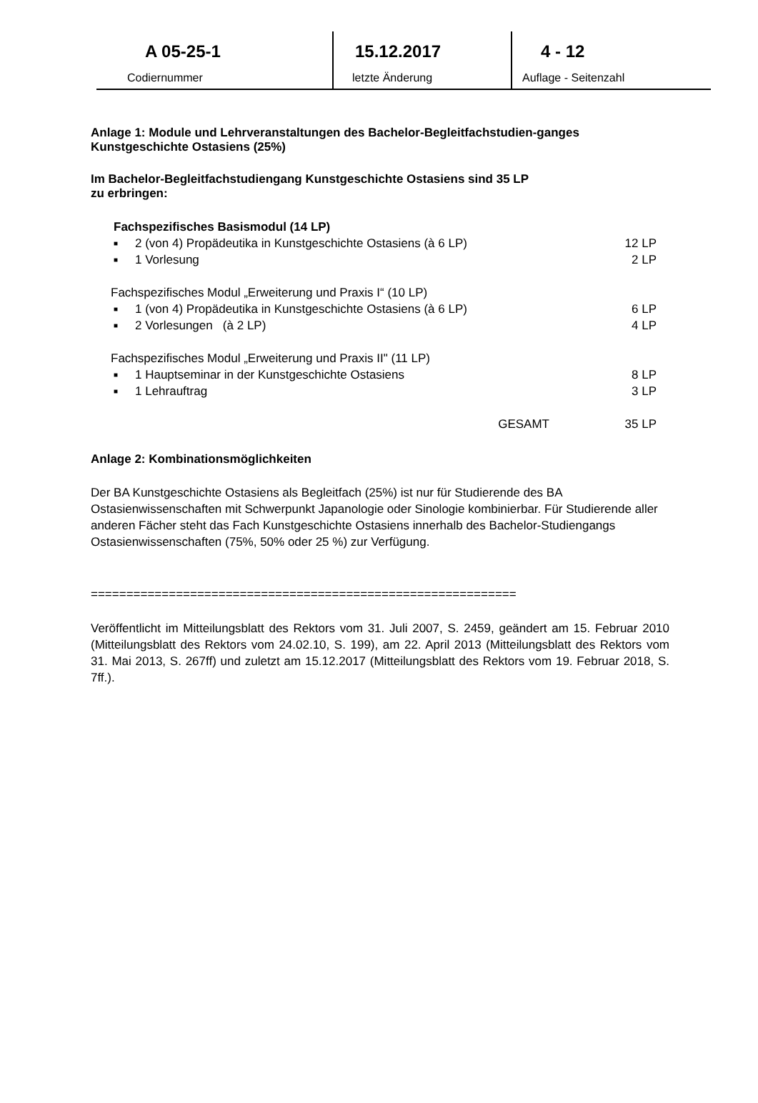| A 05-25-1 | 15.12.2017 | 4 - 12 |
| Codiernummer | letzte Änderung | Auflage - Seitenzahl |
Anlage 1: Module und Lehrveranstaltungen des Bachelor-Begleitfachstudien-ganges Kunstgeschichte Ostasiens (25%)
Im Bachelor-Begleitfachstudiengang Kunstgeschichte Ostasiens sind 35 LP
zu erbringen:
| Fachspezifisches Basismodul (14 LP) | | |
| ■ | 2 (von 4) Propädeutika in Kunstgeschichte Ostasiens (à 6 LP) | 12 LP |
| ■ | 1 Vorlesung | 2 LP |
| Fachspezifisches Modul „Erweiterung und Praxis I“ (10 LP) | | |
| ■ | 1 (von 4) Propädeutika in Kunstgeschichte Ostasiens (à 6 LP) | 6 LP |
| ■ | 2 Vorlesungen (à 2 LP) | 4 LP |
| Fachspezifisches Modul „Erweiterung und Praxis II" (11 LP) | | |
| ■ | 1 Hauptseminar in der Kunstgeschichte Ostasiens | 8 LP |
| ■ | 1 Lehrauftrag | 3 LP |
| | GESAMT | 35 LP |
Anlage 2: Kombinationsmöglichkeiten
Der BA Kunstgeschichte Ostasiens als Begleitfach (25%) ist nur für Studierende des BA Ostasienwissenschaften mit Schwerpunkt Japanologie oder Sinologie kombinierbar. Für Studierende aller anderen Fächer steht das Fach Kunstgeschichte Ostasiens innerhalb des Bachelor-Studiengangs Ostasienwissenschaften (75%, 50% oder 25 %) zur Verfügung.
============================================================
Veröffentlicht im Mitteilungsblatt des Rektors vom 31. Juli 2007, S. 2459, geändert am 15. Februar 2010 (Mitteilungsblatt des Rektors vom 24.02.10, S. 199), am 22. April 2013 (Mitteilungsblatt des Rektors vom 31. Mai 2013, S. 267ff) und zuletzt am 15.12.2017 (Mitteilungsblatt des Rektors vom 19. Februar 2018, S. 7ff.).